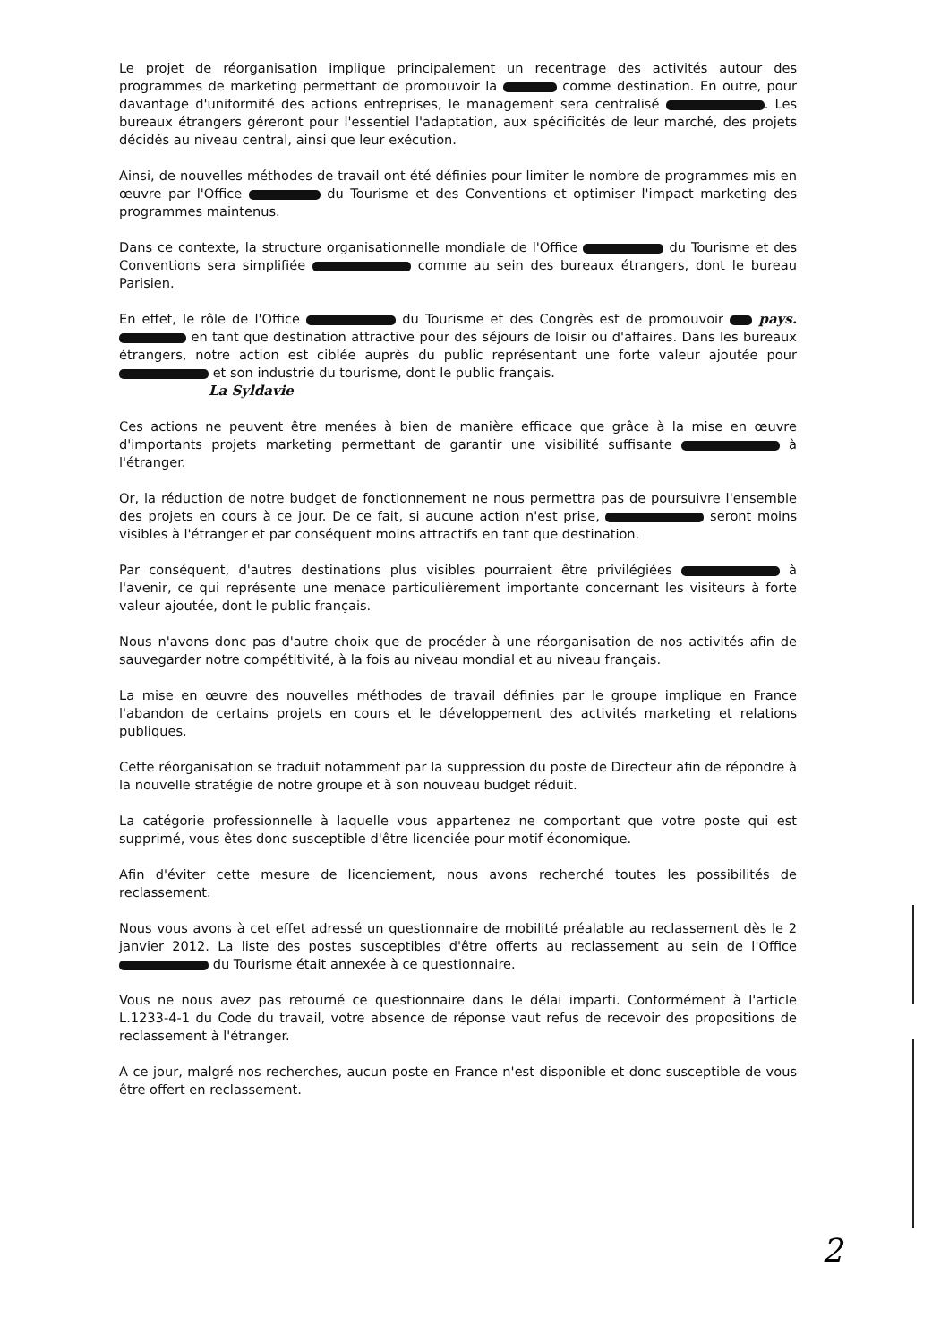Le projet de réorganisation implique principalement un recentrage des activités autour des programmes de marketing permettant de promouvoir la comme destination. En outre, pour davantage d'uniformité des actions entreprises, le management sera centralisé . Les bureaux étrangers géreront pour l'essentiel l'adaptation, aux spécificités de leur marché, des projets décidés au niveau central, ainsi que leur exécution.
Ainsi, de nouvelles méthodes de travail ont été définies pour limiter le nombre de programmes mis en œuvre par l'Office du Tourisme et des Conventions et optimiser l'impact marketing des programmes maintenus.
Dans ce contexte, la structure organisationnelle mondiale de l'Office du Tourisme et des Conventions sera simplifiée comme au sein des bureaux étrangers, dont le bureau Parisien.
En effet, le rôle de l'Office du Tourisme et des Congrès est de promouvoir pays. en tant que destination attractive pour des séjours de loisir ou d'affaires. Dans les bureaux étrangers, notre action est ciblée auprès du public représentant une forte valeur ajoutée pour et son industrie du tourisme, dont le public français.
La Syldavie
Ces actions ne peuvent être menées à bien de manière efficace que grâce à la mise en œuvre d'importants projets marketing permettant de garantir une visibilité suffisante à l'étranger.
Or, la réduction de notre budget de fonctionnement ne nous permettra pas de poursuivre l'ensemble des projets en cours à ce jour. De ce fait, si aucune action n'est prise, seront moins visibles à l'étranger et par conséquent moins attractifs en tant que destination.
Par conséquent, d'autres destinations plus visibles pourraient être privilégiées à l'avenir, ce qui représente une menace particulièrement importante concernant les visiteurs à forte valeur ajoutée, dont le public français.
Nous n'avons donc pas d'autre choix que de procéder à une réorganisation de nos activités afin de sauvegarder notre compétitivité, à la fois au niveau mondial et au niveau français.
La mise en œuvre des nouvelles méthodes de travail définies par le groupe implique en France l'abandon de certains projets en cours et le développement des activités marketing et relations publiques.
Cette réorganisation se traduit notamment par la suppression du poste de Directeur afin de répondre à la nouvelle stratégie de notre groupe et à son nouveau budget réduit.
La catégorie professionnelle à laquelle vous appartenez ne comportant que votre poste qui est supprimé, vous êtes donc susceptible d'être licenciée pour motif économique.
Afin d'éviter cette mesure de licenciement, nous avons recherché toutes les possibilités de reclassement.
Nous vous avons à cet effet adressé un questionnaire de mobilité préalable au reclassement dès le 2 janvier 2012. La liste des postes susceptibles d'être offerts au reclassement au sein de l'Office du Tourisme était annexée à ce questionnaire.
Vous ne nous avez pas retourné ce questionnaire dans le délai imparti. Conformément à l'article L.1233-4-1 du Code du travail, votre absence de réponse vaut refus de recevoir des propositions de reclassement à l'étranger.
A ce jour, malgré nos recherches, aucun poste en France n'est disponible et donc susceptible de vous être offert en reclassement.
2